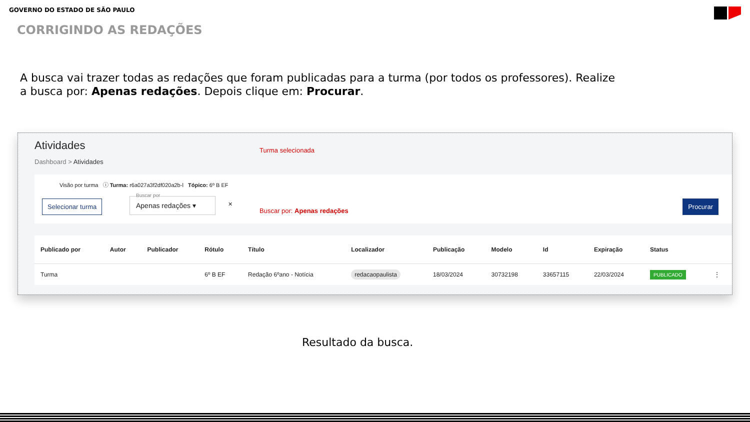GOVERNO DO ESTADO DE SÃO PAULO
CORRIGINDO AS REDAÇÕES
A busca vai trazer todas as redações que foram publicadas para a turma (por todos os professores). Realize a busca por: Apenas redações. Depois clique em: Procurar.
Atividades
Dashboard > Atividades
Turma selecionada
Visão por turma ⓘ Turma: r6a027a3f2df020a2b-l Tópico: 6º B EF
Selecionar turma
Buscar por
Apenas redações ▾
✕
Buscar por: Apenas redações
Procurar
| Publicado por | Autor | Publicador | Rótulo | Título | Localizador | Publicação | Modelo | Id | Expiração | Status | |
| --- | --- | --- | --- | --- | --- | --- | --- | --- | --- | --- | --- |
| Turma | | | 6º B EF | Redação 6ºano - Notícia | redacaopaulista | 18/03/2024 | 30732198 | 33657115 | 22/03/2024 | PUBLICADO | ⋮ |
Resultado da busca.